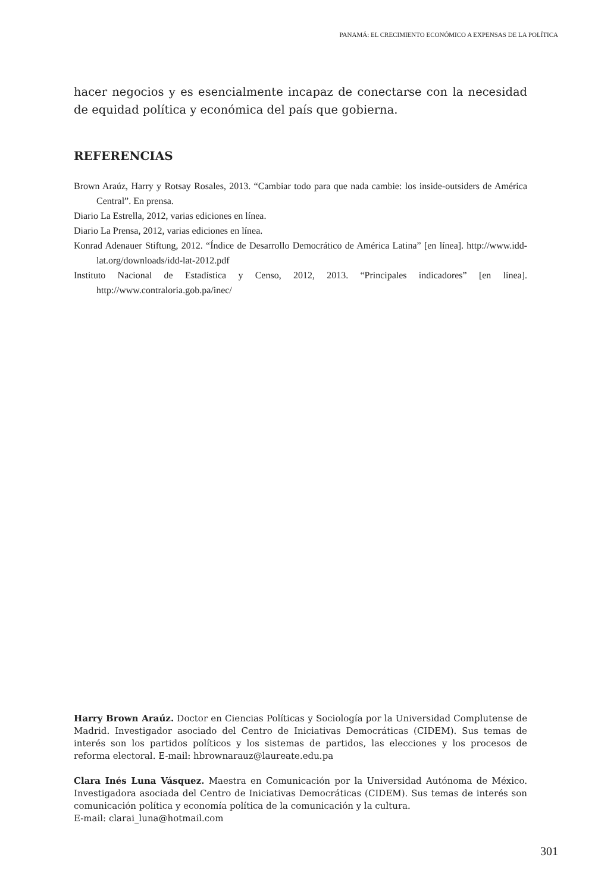PANAMÁ: EL CRECIMIENTO ECONÓMICO A EXPENSAS DE LA POLÍTICA
hacer negocios y es esencialmente incapaz de conectarse con la necesidad de equidad política y económica del país que gobierna.
REFERENCIAS
Brown Araúz, Harry y Rotsay Rosales, 2013. “Cambiar todo para que nada cambie: los inside-outsiders de América Central”. En prensa.
Diario La Estrella, 2012, varias ediciones en línea.
Diario La Prensa, 2012, varias ediciones en línea.
Konrad Adenauer Stiftung, 2012. “Índice de Desarrollo Democrático de América Latina” [en línea]. http://www.idd-lat.org/downloads/idd-lat-2012.pdf
Instituto Nacional de Estadística y Censo, 2012, 2013. “Principales indicadores” [en línea]. http://www.contraloria.gob.pa/inec/
Harry Brown Araúz. Doctor en Ciencias Políticas y Sociología por la Universidad Complutense de Madrid. Investigador asociado del Centro de Iniciativas Democráticas (CIDEM). Sus temas de interés son los partidos políticos y los sistemas de partidos, las elecciones y los procesos de reforma electoral. E-mail: hbrownarauz@laureate.edu.pa
Clara Inés Luna Vásquez. Maestra en Comunicación por la Universidad Autónoma de México. Investigadora asociada del Centro de Iniciativas Democráticas (CIDEM). Sus temas de interés son comunicación política y economía política de la comunicación y la cultura.
E-mail: clarai_luna@hotmail.com
301